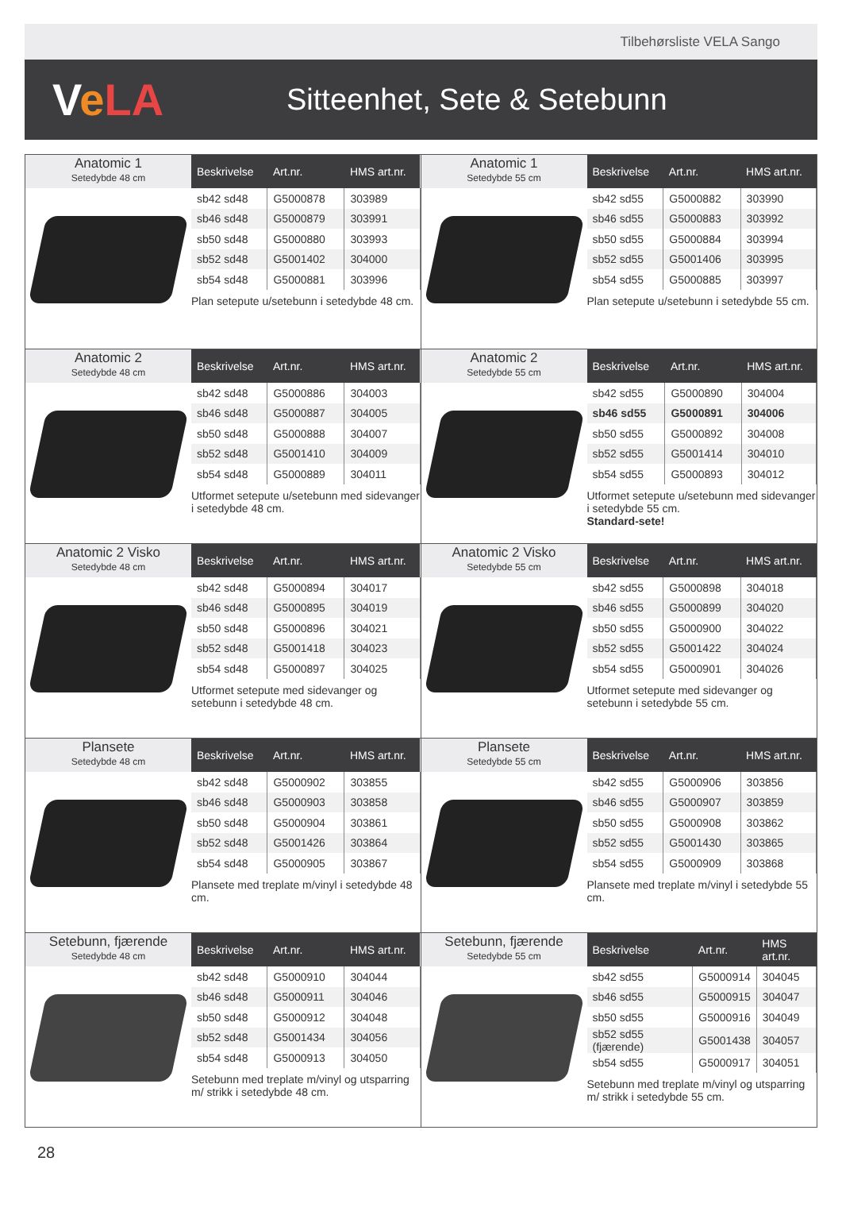Tilbehørsliste VELA Sango
VeLA
Sitteenhet, Sete & Setebunn
Anatomic 1
Setedybde 48 cm
| Beskrivelse | Art.nr. | HMS art.nr. |
| --- | --- | --- |
| sb42 sd48 | G5000878 | 303989 |
| sb46 sd48 | G5000879 | 303991 |
| sb50 sd48 | G5000880 | 303993 |
| sb52 sd48 | G5001402 | 304000 |
| sb54 sd48 | G5000881 | 303996 |
Plan setepute u/setebunn i setedybde 48 cm.
Anatomic 1
Setedybde 55 cm
| Beskrivelse | Art.nr. | HMS art.nr. |
| --- | --- | --- |
| sb42 sd55 | G5000882 | 303990 |
| sb46 sd55 | G5000883 | 303992 |
| sb50 sd55 | G5000884 | 303994 |
| sb52 sd55 | G5001406 | 303995 |
| sb54 sd55 | G5000885 | 303997 |
Plan setepute u/setebunn i setedybde 55 cm.
Anatomic 2
Setedybde 48 cm
| Beskrivelse | Art.nr. | HMS art.nr. |
| --- | --- | --- |
| sb42 sd48 | G5000886 | 304003 |
| sb46 sd48 | G5000887 | 304005 |
| sb50 sd48 | G5000888 | 304007 |
| sb52 sd48 | G5001410 | 304009 |
| sb54 sd48 | G5000889 | 304011 |
Utformet setepute u/setebunn med sidevanger i setedybde 48 cm.
Anatomic 2
Setedybde 55 cm
| Beskrivelse | Art.nr. | HMS art.nr. |
| --- | --- | --- |
| sb42 sd55 | G5000890 | 304004 |
| sb46 sd55 | G5000891 | 304006 |
| sb50 sd55 | G5000892 | 304008 |
| sb52 sd55 | G5001414 | 304010 |
| sb54 sd55 | G5000893 | 304012 |
Utformet setepute u/setebunn med sidevanger i setedybde 55 cm.
Standard-sete!
Anatomic 2 Visko
Setedybde 48 cm
| Beskrivelse | Art.nr. | HMS art.nr. |
| --- | --- | --- |
| sb42 sd48 | G5000894 | 304017 |
| sb46 sd48 | G5000895 | 304019 |
| sb50 sd48 | G5000896 | 304021 |
| sb52 sd48 | G5001418 | 304023 |
| sb54 sd48 | G5000897 | 304025 |
Utformet setepute med sidevanger og setebunn i setedybde 48 cm.
Anatomic 2 Visko
Setedybde 55 cm
| Beskrivelse | Art.nr. | HMS art.nr. |
| --- | --- | --- |
| sb42 sd55 | G5000898 | 304018 |
| sb46 sd55 | G5000899 | 304020 |
| sb50 sd55 | G5000900 | 304022 |
| sb52 sd55 | G5001422 | 304024 |
| sb54 sd55 | G5000901 | 304026 |
Utformet setepute med sidevanger og setebunn i setedybde 55 cm.
Plansete
Setedybde 48 cm
| Beskrivelse | Art.nr. | HMS art.nr. |
| --- | --- | --- |
| sb42 sd48 | G5000902 | 303855 |
| sb46 sd48 | G5000903 | 303858 |
| sb50 sd48 | G5000904 | 303861 |
| sb52 sd48 | G5001426 | 303864 |
| sb54 sd48 | G5000905 | 303867 |
Plansete med treplate m/vinyl i setedybde 48 cm.
Plansete
Setedybde 55 cm
| Beskrivelse | Art.nr. | HMS art.nr. |
| --- | --- | --- |
| sb42 sd55 | G5000906 | 303856 |
| sb46 sd55 | G5000907 | 303859 |
| sb50 sd55 | G5000908 | 303862 |
| sb52 sd55 | G5001430 | 303865 |
| sb54 sd55 | G5000909 | 303868 |
Plansete med treplate m/vinyl i setedybde 55 cm.
Setebunn, fjærende
Setedybde 48 cm
| Beskrivelse | Art.nr. | HMS art.nr. |
| --- | --- | --- |
| sb42 sd48 | G5000910 | 304044 |
| sb46 sd48 | G5000911 | 304046 |
| sb50 sd48 | G5000912 | 304048 |
| sb52 sd48 | G5001434 | 304056 |
| sb54 sd48 | G5000913 | 304050 |
Setebunn med treplate m/vinyl og utsparring m/ strikk i setedybde 48 cm.
Setebunn, fjærende
Setedybde 55 cm
| Beskrivelse | Art.nr. | HMS art.nr. |
| --- | --- | --- |
| sb42 sd55 | G5000914 | 304045 |
| sb46 sd55 | G5000915 | 304047 |
| sb50 sd55 | G5000916 | 304049 |
| sb52 sd55 (fjærende) | G5001438 | 304057 |
| sb54 sd55 | G5000917 | 304051 |
Setebunn med treplate m/vinyl og utsparring m/ strikk i setedybde 55 cm.
28